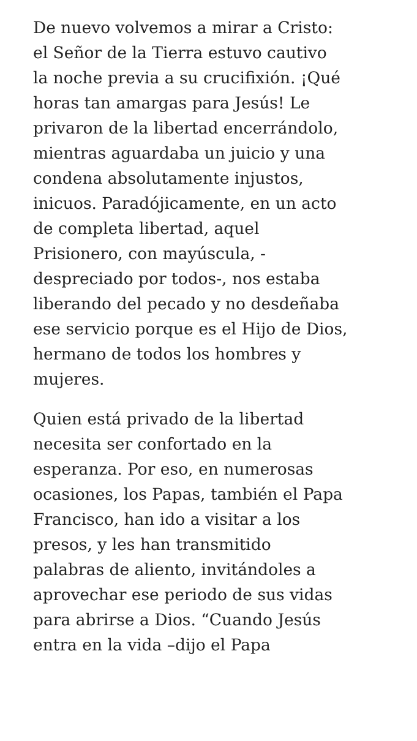De nuevo volvemos a mirar a Cristo:
el Señor de la Tierra estuvo cautivo
la noche previa a su crucifixión. ¡Qué
horas tan amargas para Jesús! Le
privaron de la libertad encerrándolo,
mientras aguardaba un juicio y una
condena absolutamente injustos,
inicuos. Paradójicamente, en un acto
de completa libertad, aquel
Prisionero, con mayúscula, -
despreciado por todos-, nos estaba
liberando del pecado y no desdeñaba
ese servicio porque es el Hijo de Dios,
hermano de todos los hombres y
mujeres.
Quien está privado de la libertad
necesita ser confortado en la
esperanza. Por eso, en numerosas
ocasiones, los Papas, también el Papa
Francisco, han ido a visitar a los
presos, y les han transmitido
palabras de aliento, invitándoles a
aprovechar ese periodo de sus vidas
para abrirse a Dios. “Cuando Jesús
entra en la vida –dijo el Papa